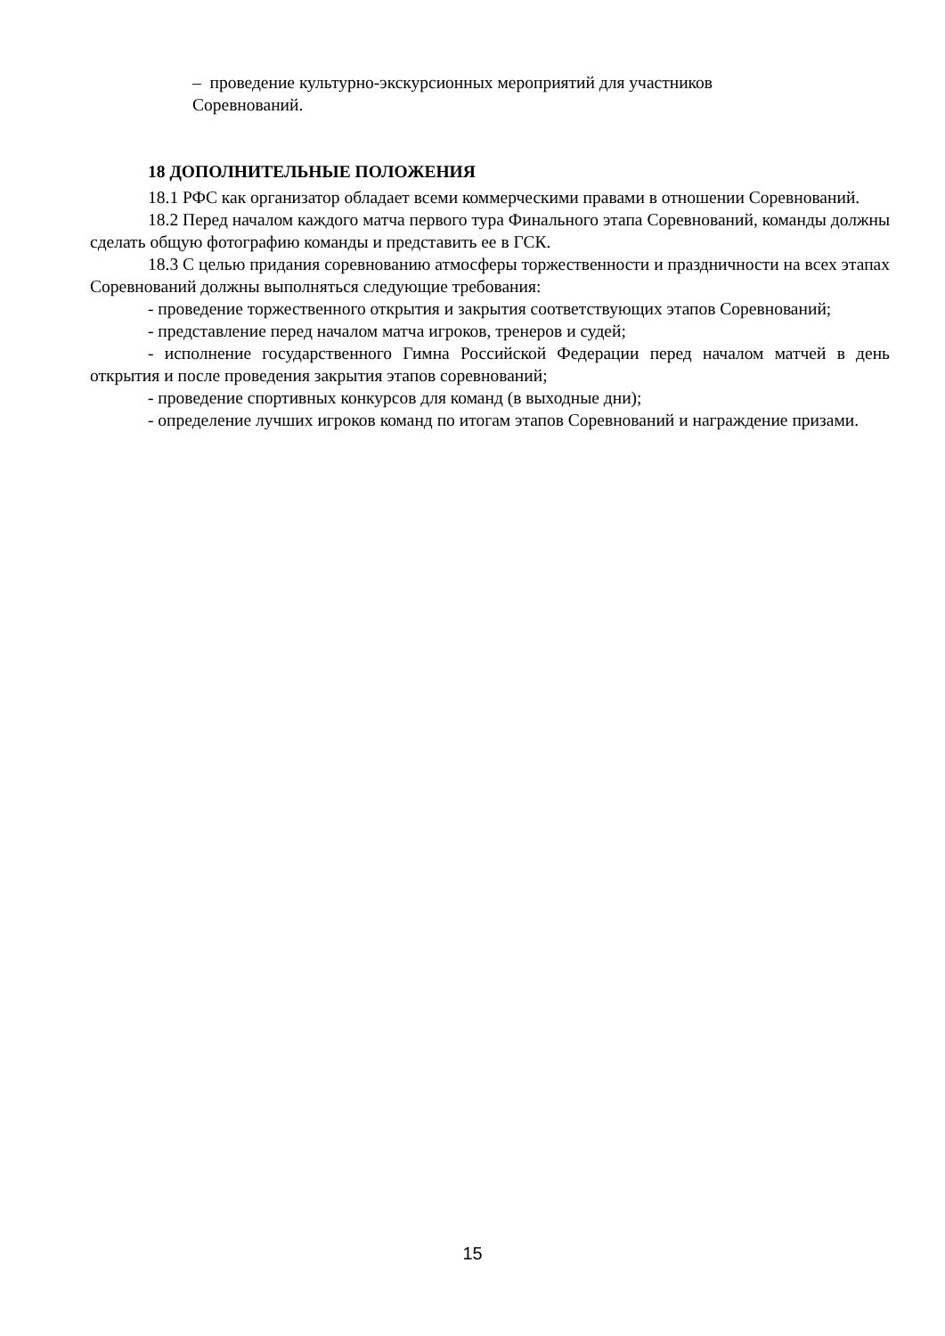– проведение культурно-экскурсионных мероприятий для участников
Соревнований.
18 ДОПОЛНИТЕЛЬНЫЕ ПОЛОЖЕНИЯ
18.1 РФС как организатор обладает всеми коммерческими правами в отношении Соревнований.
18.2 Перед началом каждого матча первого тура Финального этапа Соревнований, команды должны сделать общую фотографию команды и представить ее в ГСК.
18.3 С целью придания соревнованию атмосферы торжественности и праздничности на всех этапах Соревнований должны выполняться следующие требования:
- проведение торжественного открытия и закрытия соответствующих этапов Соревнований;
- представление перед началом матча игроков, тренеров и судей;
- исполнение государственного Гимна Российской Федерации перед началом матчей в день открытия и после проведения закрытия этапов соревнований;
- проведение спортивных конкурсов для команд (в выходные дни);
- определение лучших игроков команд по итогам этапов Соревнований и награждение призами.
15